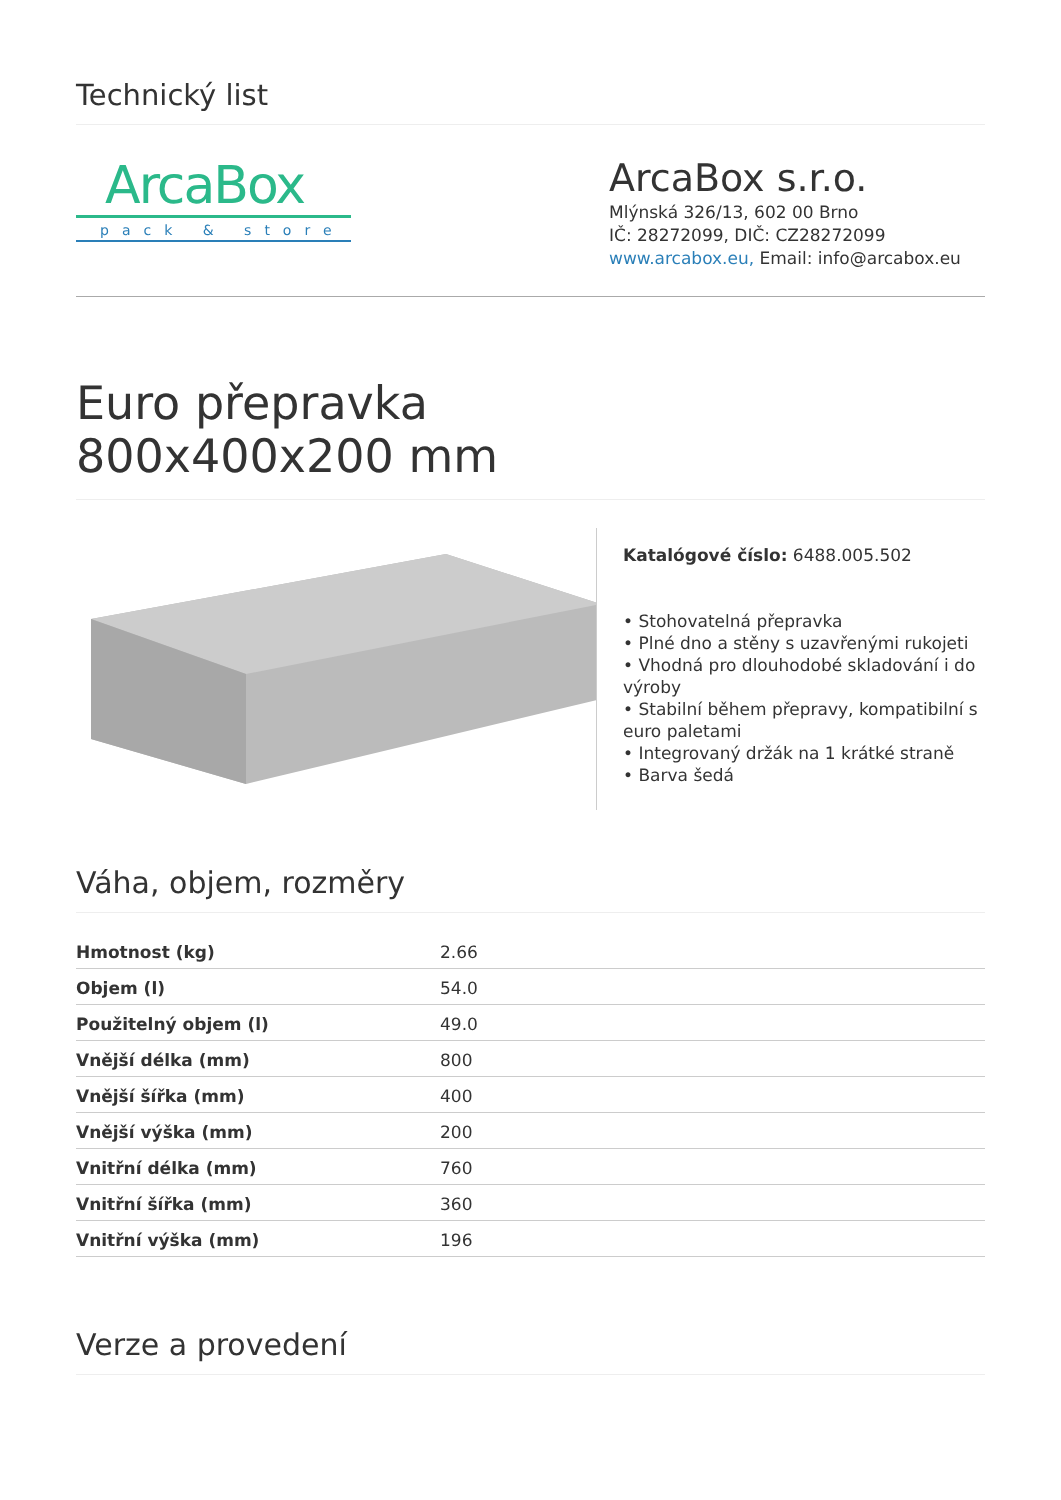Technický list
ArcaBox
pack & store
ArcaBox s.r.o.
Mlýnská 326/13, 602 00 Brno
IČ: 28272099, DIČ: CZ28272099
www.arcabox.eu, Email: info@arcabox.eu
Euro přepravka
800x400x200 mm
Katalógové číslo: 6488.005.502
• Stohovatelná přepravka
• Plné dno a stěny s uzavřenými rukojeti
• Vhodná pro dlouhodobé skladování i do výroby
• Stabilní během přepravy, kompatibilní s euro paletami
• Integrovaný držák na 1 krátké straně
• Barva šedá
Váha, objem, rozměry
| Hmotnost (kg) | 2.66 |
| Objem (l) | 54.0 |
| Použitelný objem (l) | 49.0 |
| Vnější délka (mm) | 800 |
| Vnější šířka (mm) | 400 |
| Vnější výška (mm) | 200 |
| Vnitřní délka (mm) | 760 |
| Vnitřní šířka (mm) | 360 |
| Vnitřní výška (mm) | 196 |
Verze a provedení